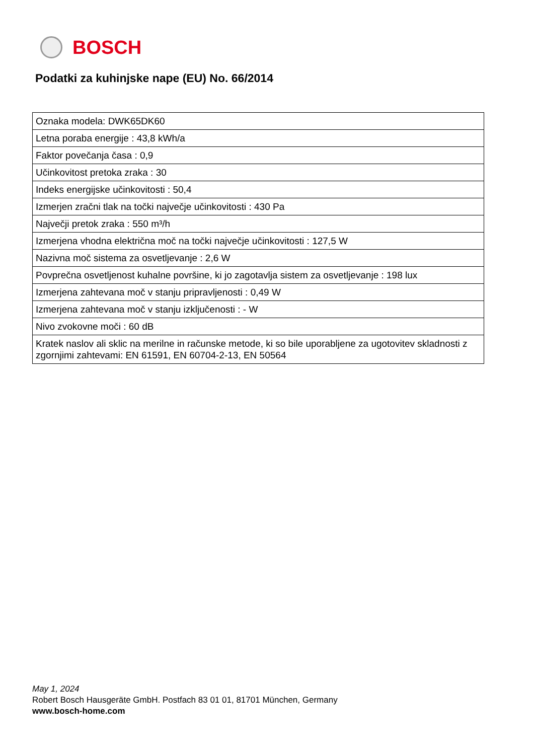BOSCH
Podatki za kuhinjske nape (EU) No. 66/2014
| Oznaka modela: DWK65DK60 |
| Letna poraba energije : 43,8 kWh/a |
| Faktor povečanja časa : 0,9 |
| Učinkovitost pretoka zraka : 30 |
| Indeks energijske učinkovitosti : 50,4 |
| Izmerjen zračni tlak na točki največje učinkovitosti : 430 Pa |
| Največji pretok zraka : 550 m³/h |
| Izmerjena vhodna električna moč na točki največje učinkovitosti : 127,5 W |
| Nazivna moč sistema za osvetljevanje : 2,6 W |
| Povprečna osvetljenost kuhalne površine, ki jo zagotavlja sistem za osvetljevanje : 198 lux |
| Izmerjena zahtevana moč v stanju pripravljenosti : 0,49 W |
| Izmerjena zahtevana moč v stanju izključenosti : - W |
| Nivo zvokovne moči : 60 dB |
| Kratek naslov ali sklic na merilne in računske metode, ki so bile uporabljene za ugotovitev skladnosti z zgornjimi zahtevami: EN 61591, EN 60704-2-13, EN 50564 |
May 1, 2024
Robert Bosch Hausgeräte GmbH. Postfach 83 01 01, 81701 München, Germany
www.bosch-home.com